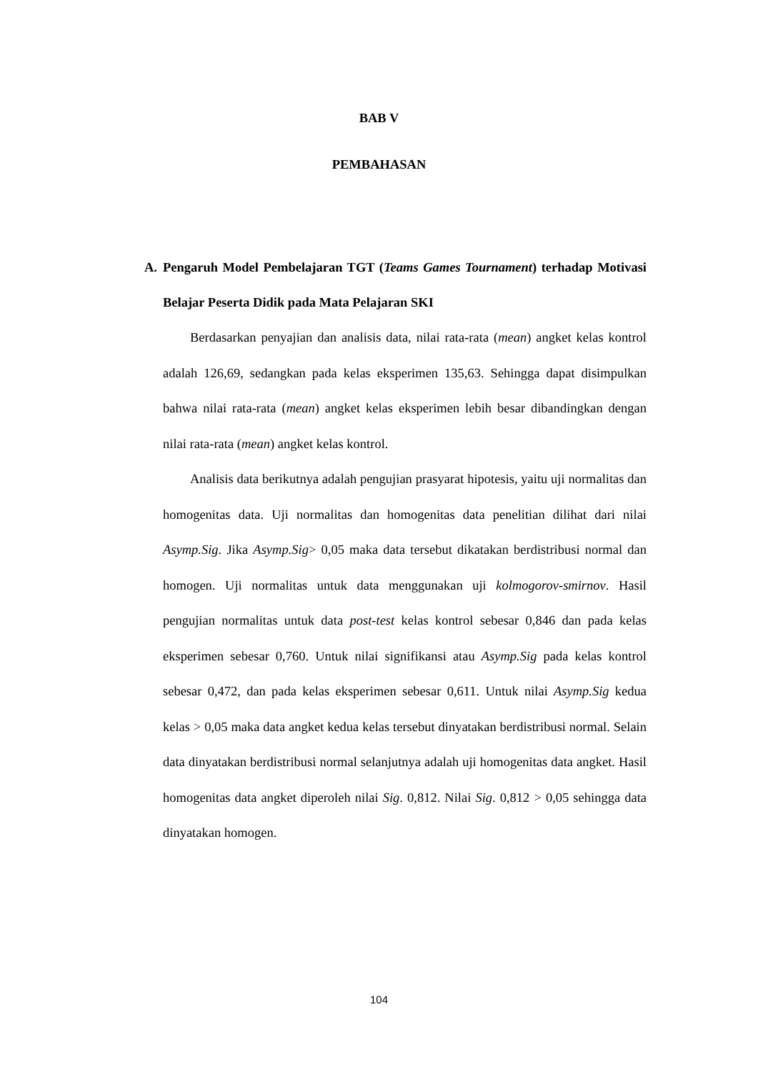BAB V
PEMBAHASAN
A. Pengaruh Model Pembelajaran TGT (Teams Games Tournament) terhadap Motivasi Belajar Peserta Didik pada Mata Pelajaran SKI
Berdasarkan penyajian dan analisis data, nilai rata-rata (mean) angket kelas kontrol adalah 126,69, sedangkan pada kelas eksperimen 135,63. Sehingga dapat disimpulkan bahwa nilai rata-rata (mean) angket kelas eksperimen lebih besar dibandingkan dengan nilai rata-rata (mean) angket kelas kontrol.
Analisis data berikutnya adalah pengujian prasyarat hipotesis, yaitu uji normalitas dan homogenitas data. Uji normalitas dan homogenitas data penelitian dilihat dari nilai Asymp.Sig. Jika Asymp.Sig> 0,05 maka data tersebut dikatakan berdistribusi normal dan homogen. Uji normalitas untuk data menggunakan uji kolmogorov-smirnov. Hasil pengujian normalitas untuk data post-test kelas kontrol sebesar 0,846 dan pada kelas eksperimen sebesar 0,760. Untuk nilai signifikansi atau Asymp.Sig pada kelas kontrol sebesar 0,472, dan pada kelas eksperimen sebesar 0,611. Untuk nilai Asymp.Sig kedua kelas > 0,05 maka data angket kedua kelas tersebut dinyatakan berdistribusi normal. Selain data dinyatakan berdistribusi normal selanjutnya adalah uji homogenitas data angket. Hasil homogenitas data angket diperoleh nilai Sig. 0,812. Nilai Sig. 0,812 > 0,05 sehingga data dinyatakan homogen.
104